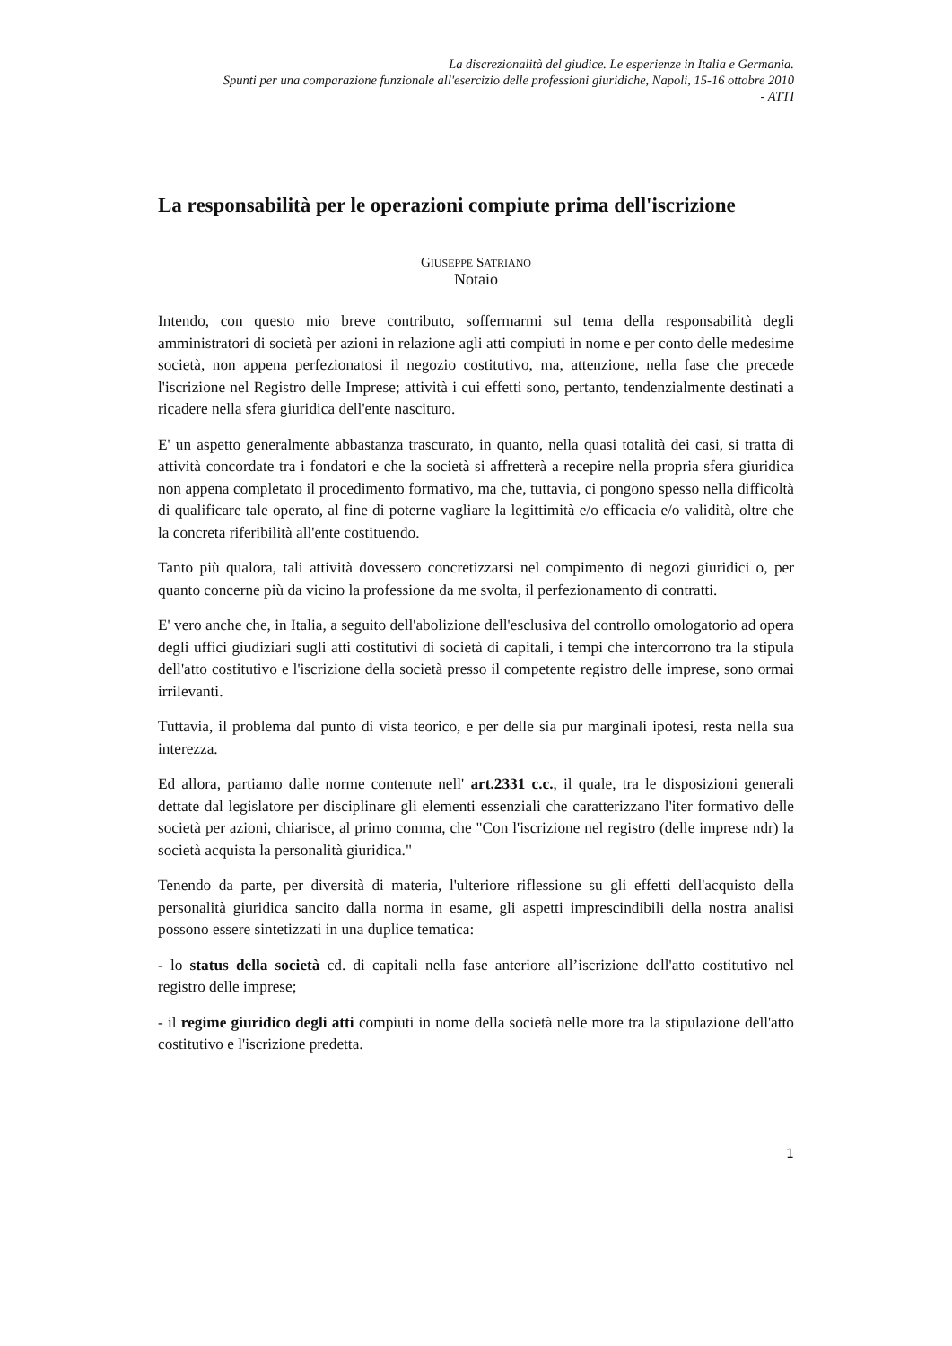La discrezionalità del giudice. Le esperienze in Italia e Germania.
Spunti per una comparazione funzionale all'esercizio delle professioni giuridiche, Napoli, 15-16 ottobre 2010
- ATTI
La responsabilità per le operazioni compiute prima dell'iscrizione
GIUSEPPE SATRIANO
Notaio
Intendo, con questo mio breve contributo, soffermarmi sul tema della responsabilità degli amministratori di società per azioni in relazione agli atti compiuti in nome e per conto delle medesime società, non appena perfezionatosi il negozio costitutivo, ma, attenzione, nella fase che precede l'iscrizione nel Registro delle Imprese; attività i cui effetti sono, pertanto, tendenzialmente destinati a ricadere nella sfera giuridica dell'ente nascituro.
E' un aspetto generalmente abbastanza trascurato, in quanto, nella quasi totalità dei casi, si tratta di attività concordate tra i fondatori e che la società si affretterà a recepire nella propria sfera giuridica non appena completato il procedimento formativo, ma che, tuttavia, ci pongono spesso nella difficoltà di qualificare tale operato, al fine di poterne vagliare la legittimità e/o efficacia e/o validità, oltre che la concreta riferibilità all'ente costituendo.
Tanto più qualora, tali attività dovessero concretizzarsi nel compimento di negozi giuridici o, per quanto concerne più da vicino la professione da me svolta, il perfezionamento di contratti.
E' vero anche che, in Italia, a seguito dell'abolizione dell'esclusiva del controllo omologatorio ad opera degli uffici giudiziari sugli atti costitutivi di società di capitali, i tempi che intercorrono tra la stipula dell'atto costitutivo e l'iscrizione della società presso il competente registro delle imprese, sono ormai irrilevanti.
Tuttavia, il problema dal punto di vista teorico, e per delle sia pur marginali ipotesi, resta nella sua interezza.
Ed allora, partiamo dalle norme contenute nell' art.2331 c.c., il quale, tra le disposizioni generali dettate dal legislatore per disciplinare gli elementi essenziali che caratterizzano l'iter formativo delle società per azioni, chiarisce, al primo comma, che "Con l'iscrizione nel registro (delle imprese ndr) la società acquista la personalità giuridica."
Tenendo da parte, per diversità di materia, l'ulteriore riflessione su gli effetti dell'acquisto della personalità giuridica sancito dalla norma in esame, gli aspetti imprescindibili della nostra analisi possono essere sintetizzati in una duplice tematica:
- lo status della società cd. di capitali nella fase anteriore all’iscrizione dell'atto costitutivo nel registro delle imprese;
- il regime giuridico degli atti compiuti in nome della società nelle more tra la stipulazione dell'atto costitutivo e l'iscrizione predetta.
1